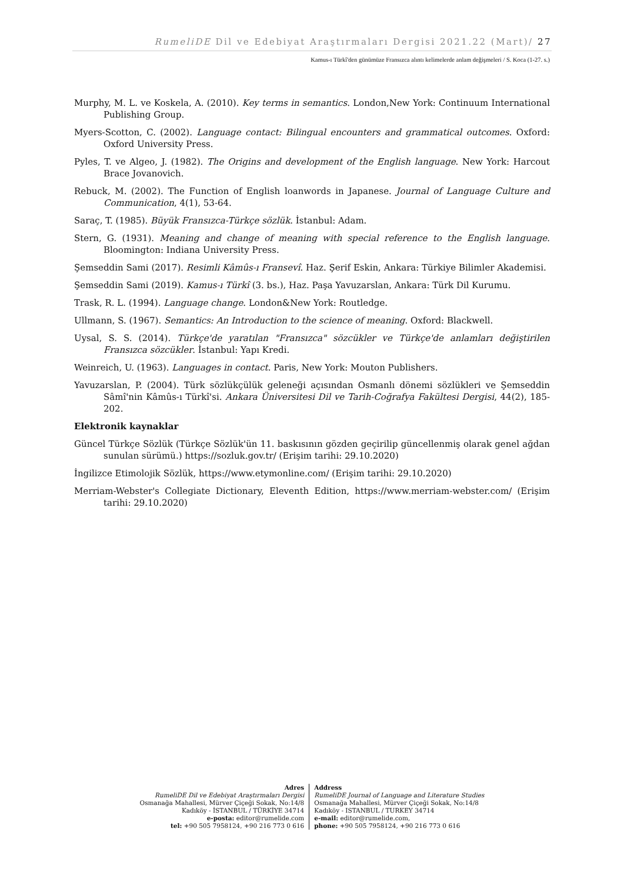RumeliDE Dil ve Edebiyat Araştırmaları Dergisi 2021.22 (Mart)/ 27
Kamus-ı Türkî'den günümüze Fransızca alıntı kelimelerde anlam değişmeleri / S. Koca (1-27. s.)
Murphy, M. L. ve Koskela, A. (2010). Key terms in semantics. London,New York: Continuum International Publishing Group.
Myers-Scotton, C. (2002). Language contact: Bilingual encounters and grammatical outcomes. Oxford: Oxford University Press.
Pyles, T. ve Algeo, J. (1982). The Origins and development of the English language. New York: Harcout Brace Jovanovich.
Rebuck, M. (2002). The Function of English loanwords in Japanese. Journal of Language Culture and Communication, 4(1), 53-64.
Saraç, T. (1985). Büyük Fransızca-Türkçe sözlük. İstanbul: Adam.
Stern, G. (1931). Meaning and change of meaning with special reference to the English language. Bloomington: Indiana University Press.
Şemseddin Sami (2017). Resimli Kâmûs-ı Fransevî. Haz. Şerif Eskin, Ankara: Türkiye Bilimler Akademisi.
Şemseddin Sami (2019). Kamus-ı Türkî (3. bs.), Haz. Paşa Yavuzarslan, Ankara: Türk Dil Kurumu.
Trask, R. L. (1994). Language change. London&New York: Routledge.
Ullmann, S. (1967). Semantics: An Introduction to the science of meaning. Oxford: Blackwell.
Uysal, S. S. (2014). Türkçe'de yaratılan "Fransızca" sözcükler ve Türkçe'de anlamları değiştirilen Fransızca sözcükler. İstanbul: Yapı Kredi.
Weinreich, U. (1963). Languages in contact. Paris, New York: Mouton Publishers.
Yavuzarslan, P. (2004). Türk sözlükçülük geleneği açısından Osmanlı dönemi sözlükleri ve Şemseddin Sâmî'nin Kâmûs-ı Türkî'si. Ankara Üniversitesi Dil ve Tarih-Coğrafya Fakültesi Dergisi, 44(2), 185-202.
Elektronik kaynaklar
Güncel Türkçe Sözlük (Türkçe Sözlük'ün 11. baskısının gözden geçirilip güncellenmiş olarak genel ağdan sunulan sürümü.) https://sozluk.gov.tr/ (Erişim tarihi: 29.10.2020)
İngilizce Etimolojik Sözlük, https://www.etymonline.com/ (Erişim tarihi: 29.10.2020)
Merriam-Webster's Collegiate Dictionary, Eleventh Edition, https://www.merriam-webster.com/ (Erişim tarihi: 29.10.2020)
Adres
RumeliDE Dil ve Edebiyat Araştırmaları Dergisi
Osmanağa Mahallesi, Mürver Çiçeği Sokak, No:14/8
Kadıköy - İSTANBUL / TÜRKİYE 34714
e-posta: editor@rumelide.com
tel: +90 505 7958124, +90 216 773 0 616
Address
RumeliDE Journal of Language and Literature Studies
Osmanağa Mahallesi, Mürver Çiçeği Sokak, No:14/8
Kadıköy - ISTANBUL / TURKEY 34714
e-mail: editor@rumelide.com,
phone: +90 505 7958124, +90 216 773 0 616